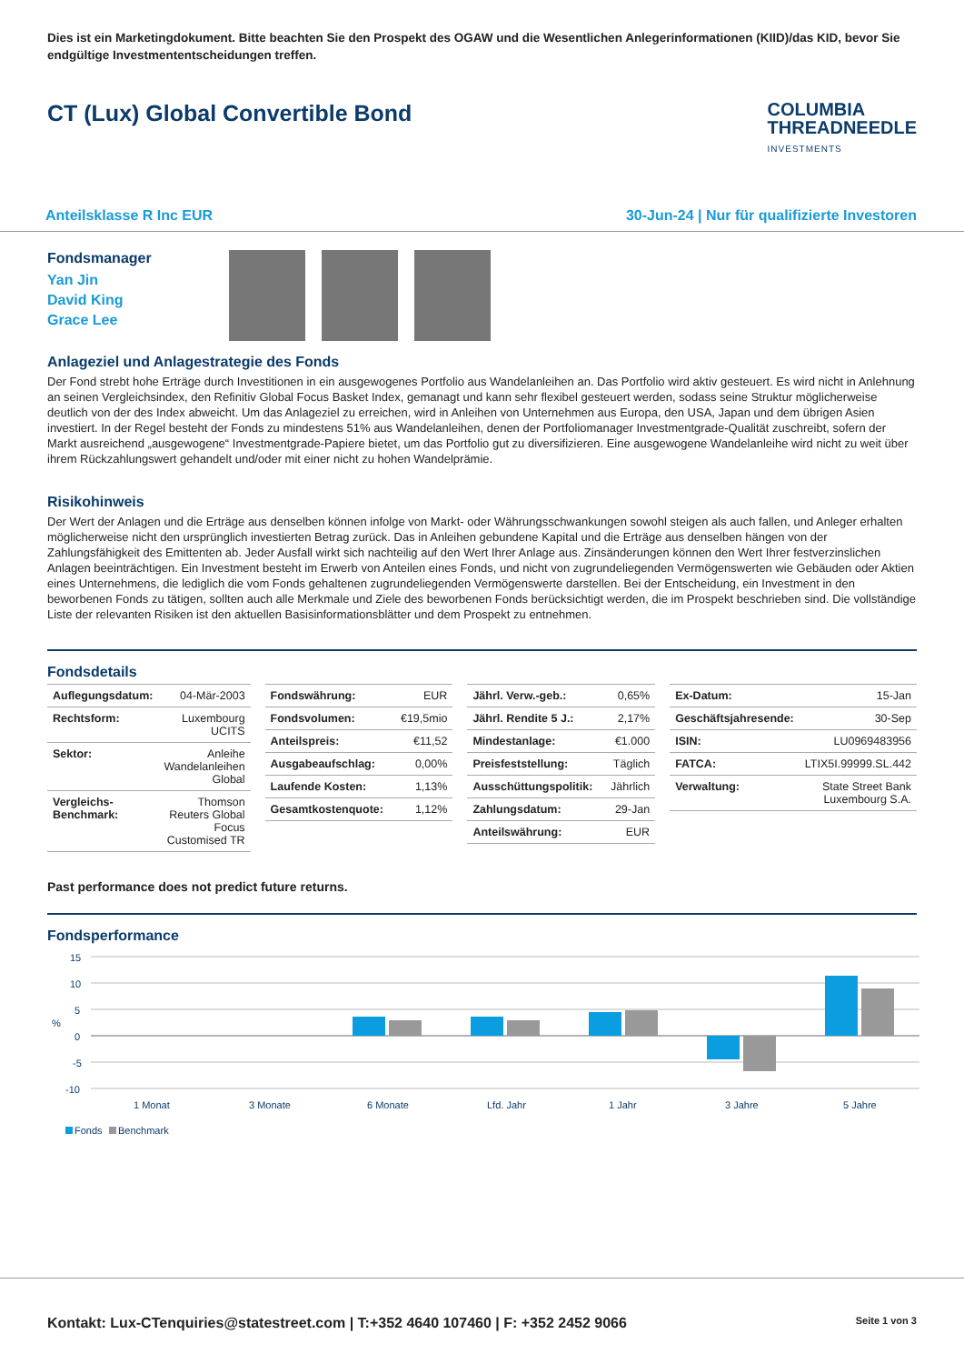Dies ist ein Marketingdokument. Bitte beachten Sie den Prospekt des OGAW und die Wesentlichen Anlegerinformationen (KIID)/das KID, bevor Sie endgültige Investmententscheidungen treffen.
CT (Lux) Global Convertible Bond
COLUMBIA
THREADNEEDLE
INVESTMENTS
Anteilsklasse R Inc EUR 30-Jun-24 | Nur für qualifizierte Investoren
Fondsmanager
Yan Jin
David King
Grace Lee
Anlageziel und Anlagestrategie des Fonds
Der Fond strebt hohe Erträge durch Investitionen in ein ausgewogenes Portfolio aus Wandelanleihen an. Das Portfolio wird aktiv gesteuert. Es wird nicht in Anlehnung an seinen Vergleichsindex, den Refinitiv Global Focus Basket Index, gemanagt und kann sehr flexibel gesteuert werden, sodass seine Struktur möglicherweise deutlich von der des Index abweicht. Um das Anlageziel zu erreichen, wird in Anleihen von Unternehmen aus Europa, den USA, Japan und dem übrigen Asien investiert. In der Regel besteht der Fonds zu mindestens 51% aus Wandelanleihen, denen der Portfoliomanager Investmentgrade-Qualität zuschreibt, sofern der Markt ausreichend „ausgewogene“ Investmentgrade-Papiere bietet, um das Portfolio gut zu diversifizieren. Eine ausgewogene Wandelanleihe wird nicht zu weit über ihrem Rückzahlungswert gehandelt und/oder mit einer nicht zu hohen Wandelprämie.
Risikohinweis
Der Wert der Anlagen und die Erträge aus denselben können infolge von Markt- oder Währungsschwankungen sowohl steigen als auch fallen, und Anleger erhalten möglicherweise nicht den ursprünglich investierten Betrag zurück. Das in Anleihen gebundene Kapital und die Erträge aus denselben hängen von der Zahlungsfähigkeit des Emittenten ab. Jeder Ausfall wirkt sich nachteilig auf den Wert Ihrer Anlage aus. Zinsänderungen können den Wert Ihrer festverzinslichen Anlagen beeinträchtigen. Ein Investment besteht im Erwerb von Anteilen eines Fonds, und nicht von zugrundeliegenden Vermögenswerten wie Gebäuden oder Aktien eines Unternehmens, die lediglich die vom Fonds gehaltenen zugrundeliegenden Vermögenswerte darstellen. Bei der Entscheidung, ein Investment in den beworbenen Fonds zu tätigen, sollten auch alle Merkmale und Ziele des beworbenen Fonds berücksichtigt werden, die im Prospekt beschrieben sind. Die vollständige Liste der relevanten Risiken ist den aktuellen Basisinformationsblätter und dem Prospekt zu entnehmen.
Fondsdetails
| Auflegungsdatum: | 04-Mär-2003 |
| Rechtsform: | Luxembourg UCITS |
| Sektor: | Anleihe Wandelanleihen Global |
| Vergleichs-Benchmark: | Thomson Reuters Global Focus Customised TR |
| Fondswährung: | EUR |
| Fondsvolumen: | €19,5mio |
| Anteilspreis: | €11,52 |
| Ausgabeaufschlag: | 0,00% |
| Laufende Kosten: | 1,13% |
| Gesamtkostenquote: | 1,12% |
| Jährl. Verw.-geb.: | 0,65% |
| Jährl. Rendite 5 J.: | 2,17% |
| Mindestanlage: | €1.000 |
| Preisfeststellung: | Täglich |
| Ausschüttungspolitik: | Jährlich |
| Zahlungsdatum: | 29-Jan |
| Anteilswährung: | EUR |
| Ex-Datum: | 15-Jan |
| Geschäftsjahresende: | 30-Sep |
| ISIN: | LU0969483956 |
| FATCA: | LTIX5I.99999.SL.442 |
| Verwaltung: | State Street Bank Luxembourg S.A. |
Past performance does not predict future returns.
Fondsperformance
15
10
5
%
0
-5
-10
1 Monat
3 Monate
6 Monate
Lfd. Jahr
1 Jahr
3 Jahre
5 Jahre
Fonds
Benchmark
Kontakt: Lux-CTenquiries@statestreet.com | T:+352 4640 107460 | F: +352 2452 9066 Seite 1 von 3